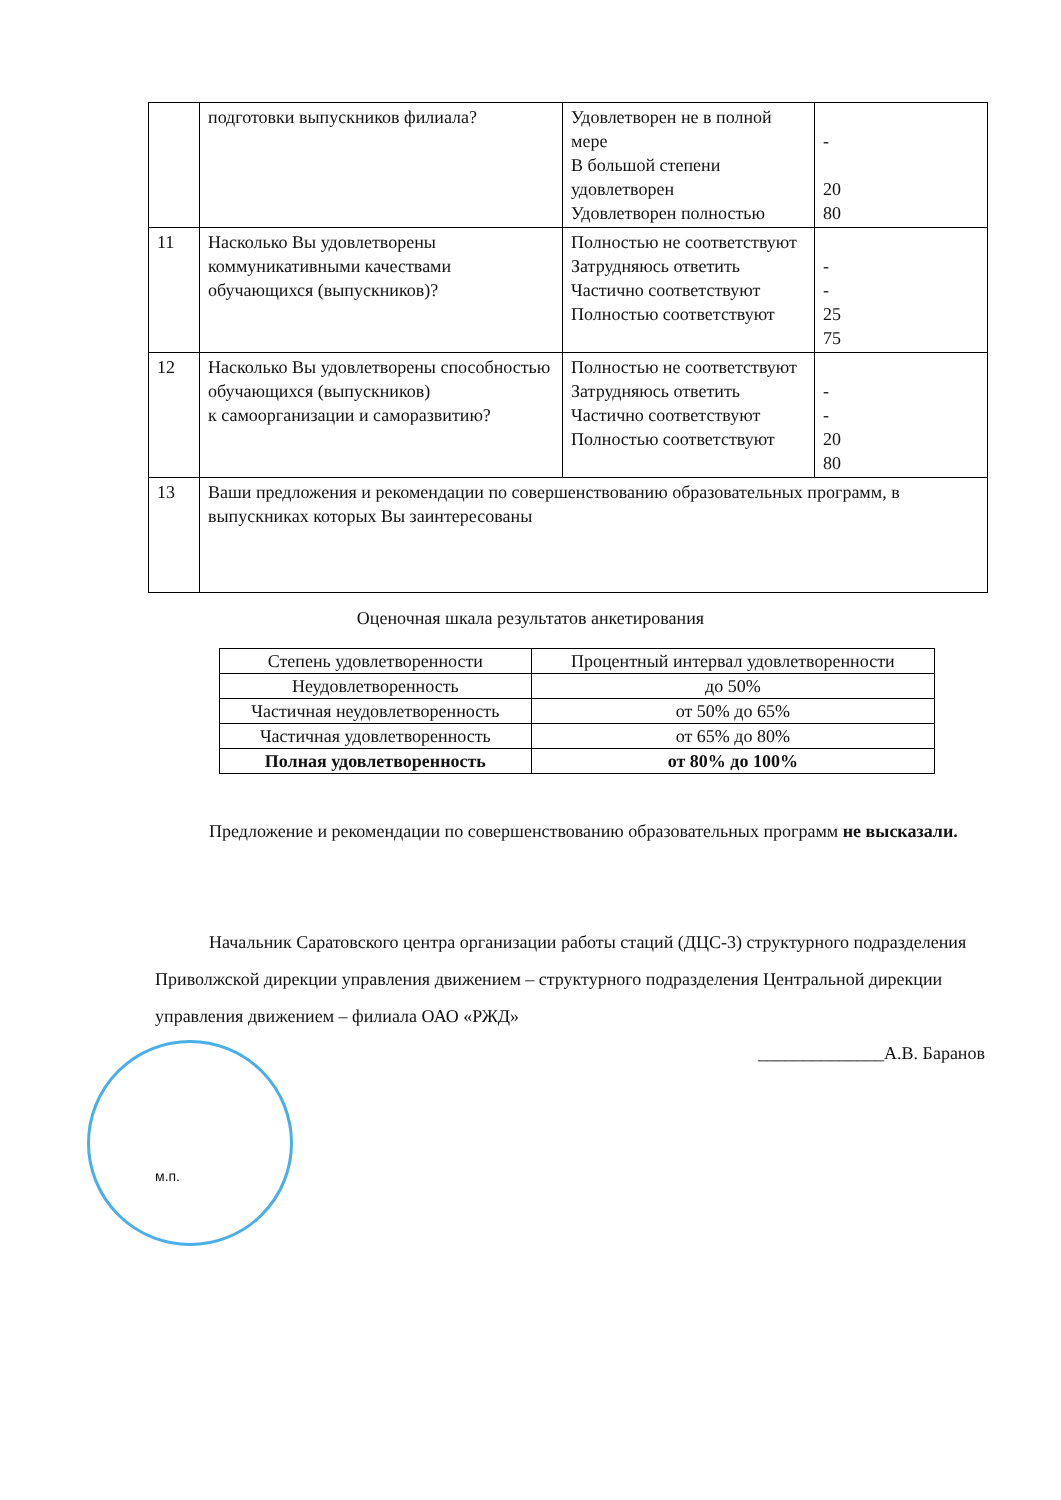| | подготовки выпускников филиала? | Удовлетворен не в полной мере В большой степени удовлетворен Удовлетворен полностью | - 20 80 |
| 11 | Насколько Вы удовлетворены коммуникативными качествами обучающихся (выпускников)? | Полностью не соответствуют Затрудняюсь ответить Частично соответствуют Полностью соответствуют | - - 25 75 |
| 12 | Насколько Вы удовлетворены способностью обучающихся (выпускников) к самоорганизации и саморазвитию? | Полностью не соответствуют Затрудняюсь ответить Частично соответствуют Полностью соответствуют | - - 20 80 |
| 13 | Ваши предложения и рекомендации по совершенствованию образовательных программ, в выпускниках которых Вы заинтересованы | | |
Оценочная шкала результатов анкетирования
| Степень удовлетворенности | Процентный интервал удовлетворенности |
| --- | --- |
| Неудовлетворенность | до 50% |
| Частичная неудовлетворенность | от 50% до 65% |
| Частичная удовлетворенность | от 65% до 80% |
| Полная удовлетворенность | от 80% до 100% |
   Предложение и рекомендации по совершенствованию образовательных программ не высказали.
   Начальник Саратовского центра организации работы стаций (ДЦС-3) структурного подразделения Приволжской дирекции управления движением – структурного подразделения Центральной дирекции управления движением – филиала ОАО «РЖД»
______________А.В. Баранов
м.п.